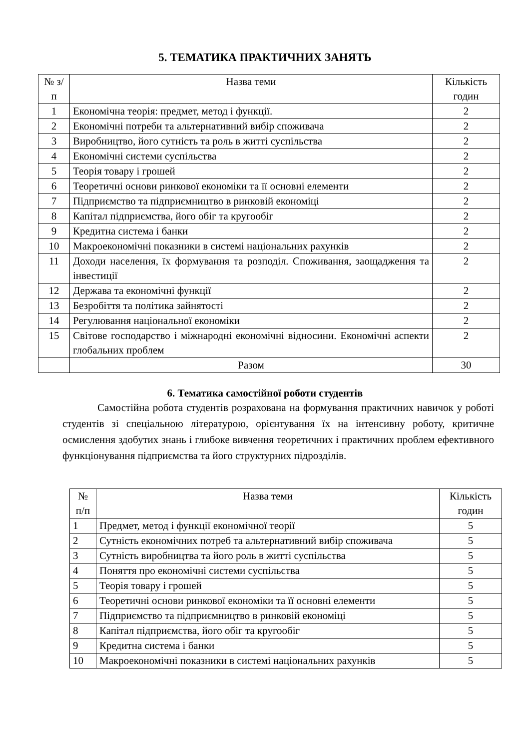5. ТЕМАТИКА ПРАКТИЧНИХ ЗАНЯТЬ
| № з/п | Назва теми | Кількість годин |
| 1 | Економічна теорія: предмет, метод і функції. | 2 |
| 2 | Економічні потреби та альтернативний вибір споживача | 2 |
| 3 | Виробництво, його сутність та роль в житті суспільства | 2 |
| 4 | Економічні системи суспільства | 2 |
| 5 | Теорія товару і грошей | 2 |
| 6 | Теоретичні основи ринкової економіки та її основні елементи | 2 |
| 7 | Підприємство та підприємництво в ринковій економіці | 2 |
| 8 | Капітал підприємства, його обіг та кругообіг | 2 |
| 9 | Кредитна система і банки | 2 |
| 10 | Макроекономічні показники в системі національних рахунків | 2 |
| 11 | Доходи населення, їх формування та розподіл. Споживання, заощадження та інвестиції | 2 |
| 12 | Держава та економічні функції | 2 |
| 13 | Безробіття та політика зайнятості | 2 |
| 14 | Регулювання національної економіки | 2 |
| 15 | Світове господарство і міжнародні економічні відносини. Економічні аспекти глобальних проблем | 2 |
| | Разом | 30 |
6. Тематика самостійної роботи студентів
Самостійна робота студентів розрахована на формування практичних навичок у роботі студентів зі спеціальною літературою, орієнтування їх на інтенсивну роботу, критичне осмислення здобутих знань і глибоке вивчення теоретичних і практичних проблем ефективного функціонування підприємства та його структурних підрозділів.
| № п/п | Назва теми | Кількість годин |
| 1 | Предмет, метод і функції економічної теорії | 5 |
| 2 | Сутність економічних потреб та альтернативний вибір споживача | 5 |
| 3 | Сутність виробництва та його роль в житті суспільства | 5 |
| 4 | Поняття про економічні системи суспільства | 5 |
| 5 | Теорія товару і грошей | 5 |
| 6 | Теоретичні основи ринкової економіки та її основні елементи | 5 |
| 7 | Підприємство та підприємництво в ринковій економіці | 5 |
| 8 | Капітал підприємства, його обіг та кругообіг | 5 |
| 9 | Кредитна система і банки | 5 |
| 10 | Макроекономічні показники в системі національних рахунків | 5 |